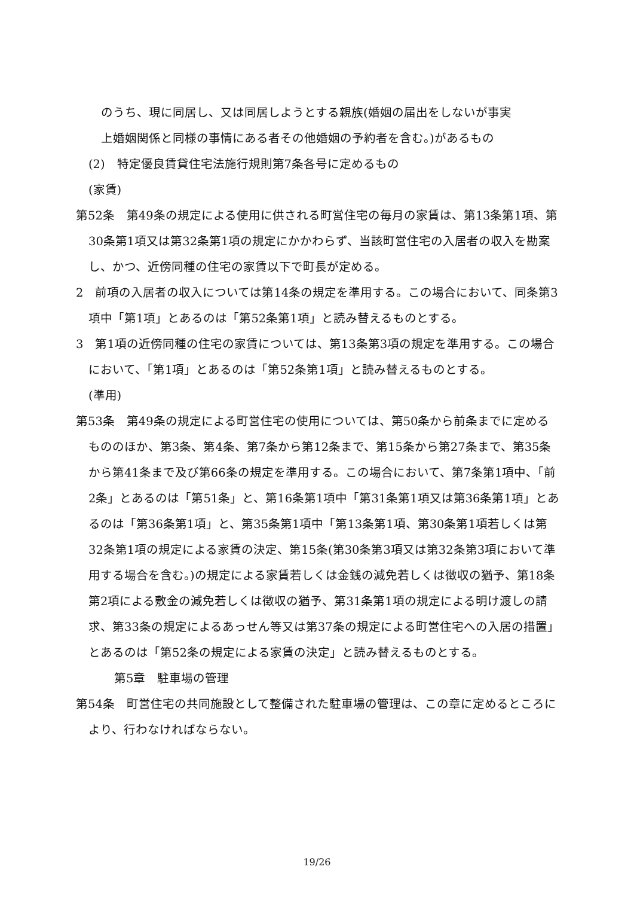のうち、現に同居し、又は同居しようとする親族(婚姻の届出をしないが事実
上婚姻関係と同様の事情にある者その他婚姻の予約者を含む。)があるもの
(2)　特定優良賃貸住宅法施行規則第7条各号に定めるもの
(家賃)
第52条　第49条の規定による使用に供される町営住宅の毎月の家賃は、第13条第1項、第30条第1項又は第32条第1項の規定にかかわらず、当該町営住宅の入居者の収入を勘案し、かつ、近傍同種の住宅の家賃以下で町長が定める。
2　前項の入居者の収入については第14条の規定を準用する。この場合において、同条第3項中「第1項」とあるのは「第52条第1項」と読み替えるものとする。
3　第1項の近傍同種の住宅の家賃については、第13条第3項の規定を準用する。この場合において、「第1項」とあるのは「第52条第1項」と読み替えるものとする。
(準用)
第53条　第49条の規定による町営住宅の使用については、第50条から前条までに定めるもののほか、第3条、第4条、第7条から第12条まで、第15条から第27条まで、第35条から第41条まで及び第66条の規定を準用する。この場合において、第7条第1項中、「前2条」とあるのは「第51条」と、第16条第1項中「第31条第1項又は第36条第1項」とあるのは「第36条第1項」と、第35条第1項中「第13条第1項、第30条第1項若しくは第32条第1項の規定による家賃の決定、第15条(第30条第3項又は第32条第3項において準用する場合を含む。)の規定による家賃若しくは金銭の減免若しくは徴収の猶予、第18条第2項による敷金の減免若しくは徴収の猶予、第31条第1項の規定による明け渡しの請求、第33条の規定によるあっせん等又は第37条の規定による町営住宅への入居の措置」とあるのは「第52条の規定による家賃の決定」と読み替えるものとする。
第5章　駐車場の管理
第54条　町営住宅の共同施設として整備された駐車場の管理は、この章に定めるところにより、行わなければならない。
19/26